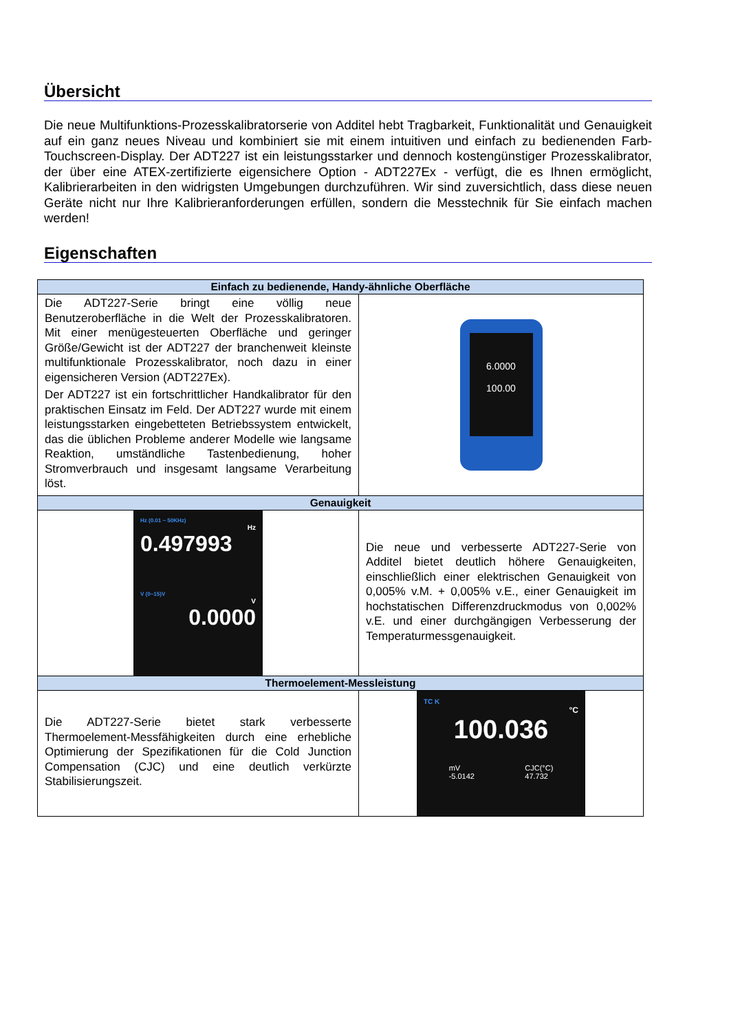Übersicht
Die neue Multifunktions-Prozesskalibratorserie von Additel hebt Tragbarkeit, Funktionalität und Genauigkeit auf ein ganz neues Niveau und kombiniert sie mit einem intuitiven und einfach zu bedienenden Farb-Touchscreen-Display. Der ADT227 ist ein leistungsstarker und dennoch kostengünstiger Prozesskalibrator, der über eine ATEX-zertifizierte eigensichere Option - ADT227Ex - verfügt, die es Ihnen ermöglicht, Kalibrierarbeiten in den widrigsten Umgebungen durchzuführen. Wir sind zuversichtlich, dass diese neuen Geräte nicht nur Ihre Kalibrieranforderungen erfüllen, sondern die Messtechnik für Sie einfach machen werden!
Eigenschaften
| Einfach zu bedienende, Handy-ähnliche Oberfläche | |
| --- | --- |
| Die ADT227-Serie bringt eine völlig neue Benutzeroberfläche in die Welt der Prozesskalibratoren. Mit einer menügesteuerten Oberfläche und geringer Größe/Gewicht ist der ADT227 der branchenweit kleinste multifunktionale Prozesskalibrator, noch dazu in einer eigensicheren Version (ADT227Ex). Der ADT227 ist ein fortschrittlicher Handkalibrator für den praktischen Einsatz im Feld. Der ADT227 wurde mit einem leistungsstarken eingebetteten Betriebssystem entwickelt, das die üblichen Probleme anderer Modelle wie langsame Reaktion, umständliche Tastenbedienung, hoher Stromverbrauch und insgesamt langsame Verarbeitung löst. | 6.0000 100.00 |
| Genauigkeit | |
| Hz (0.01 ~ 50KHz) Hz 0.497993 V (0~15)V V 0.0000 | Die neue und verbesserte ADT227-Serie von Additel bietet deutlich höhere Genauigkeiten, einschließlich einer elektrischen Genauigkeit von 0,005% v.M. + 0,005% v.E., einer Genauigkeit im hochstatischen Differenzdruckmodus von 0,002% v.E. und einer durchgängigen Verbesserung der Temperaturmessgenauigkeit. |
| Thermoelement-Messleistung | |
| Die ADT227-Serie bietet stark verbesserte Thermoelement-Messfähigkeiten durch eine erhebliche Optimierung der Spezifikationen für die Cold Junction Compensation (CJC) und eine deutlich verkürzte Stabilisierungszeit. | TC K °C 100.036 mV -5.0142 CJC(°C) 47.732 |